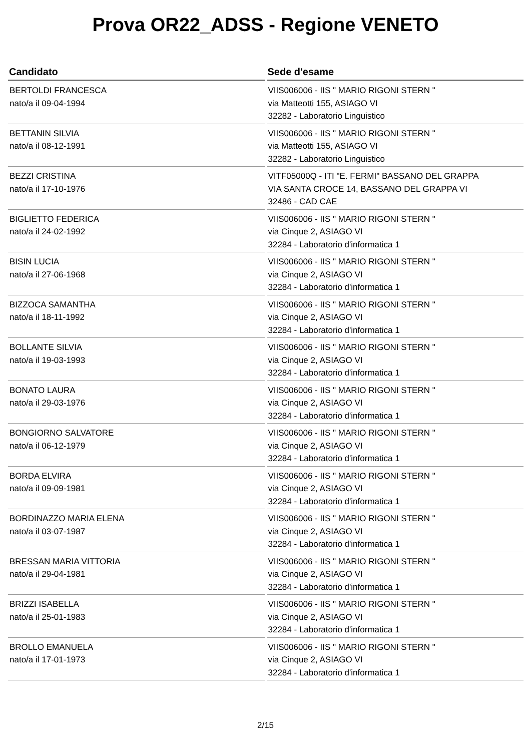Prova OR22_ADSS - Regione VENETO
| Candidato | Sede d'esame |
| --- | --- |
| BERTOLDI FRANCESCA nato/a il 09-04-1994 | VIIS006006 - IIS " MARIO RIGONI STERN " via Matteotti 155, ASIAGO VI 32282 - Laboratorio Linguistico |
| BETTANIN SILVIA nato/a il 08-12-1991 | VIIS006006 - IIS " MARIO RIGONI STERN " via Matteotti 155, ASIAGO VI 32282 - Laboratorio Linguistico |
| BEZZI CRISTINA nato/a il 17-10-1976 | VITF05000Q - ITI "E. FERMI" BASSANO DEL GRAPPA VIA SANTA CROCE 14, BASSANO DEL GRAPPA VI 32486 - CAD CAE |
| BIGLIETTO FEDERICA nato/a il 24-02-1992 | VIIS006006 - IIS " MARIO RIGONI STERN " via Cinque 2, ASIAGO VI 32284 - Laboratorio d'informatica 1 |
| BISIN LUCIA nato/a il 27-06-1968 | VIIS006006 - IIS " MARIO RIGONI STERN " via Cinque 2, ASIAGO VI 32284 - Laboratorio d'informatica 1 |
| BIZZOCA SAMANTHA nato/a il 18-11-1992 | VIIS006006 - IIS " MARIO RIGONI STERN " via Cinque 2, ASIAGO VI 32284 - Laboratorio d'informatica 1 |
| BOLLANTE SILVIA nato/a il 19-03-1993 | VIIS006006 - IIS " MARIO RIGONI STERN " via Cinque 2, ASIAGO VI 32284 - Laboratorio d'informatica 1 |
| BONATO LAURA nato/a il 29-03-1976 | VIIS006006 - IIS " MARIO RIGONI STERN " via Cinque 2, ASIAGO VI 32284 - Laboratorio d'informatica 1 |
| BONGIORNO SALVATORE nato/a il 06-12-1979 | VIIS006006 - IIS " MARIO RIGONI STERN " via Cinque 2, ASIAGO VI 32284 - Laboratorio d'informatica 1 |
| BORDA ELVIRA nato/a il 09-09-1981 | VIIS006006 - IIS " MARIO RIGONI STERN " via Cinque 2, ASIAGO VI 32284 - Laboratorio d'informatica 1 |
| BORDINAZZO MARIA ELENA nato/a il 03-07-1987 | VIIS006006 - IIS " MARIO RIGONI STERN " via Cinque 2, ASIAGO VI 32284 - Laboratorio d'informatica 1 |
| BRESSAN MARIA VITTORIA nato/a il 29-04-1981 | VIIS006006 - IIS " MARIO RIGONI STERN " via Cinque 2, ASIAGO VI 32284 - Laboratorio d'informatica 1 |
| BRIZZI ISABELLA nato/a il 25-01-1983 | VIIS006006 - IIS " MARIO RIGONI STERN " via Cinque 2, ASIAGO VI 32284 - Laboratorio d'informatica 1 |
| BROLLO EMANUELA nato/a il 17-01-1973 | VIIS006006 - IIS " MARIO RIGONI STERN " via Cinque 2, ASIAGO VI 32284 - Laboratorio d'informatica 1 |
2/15